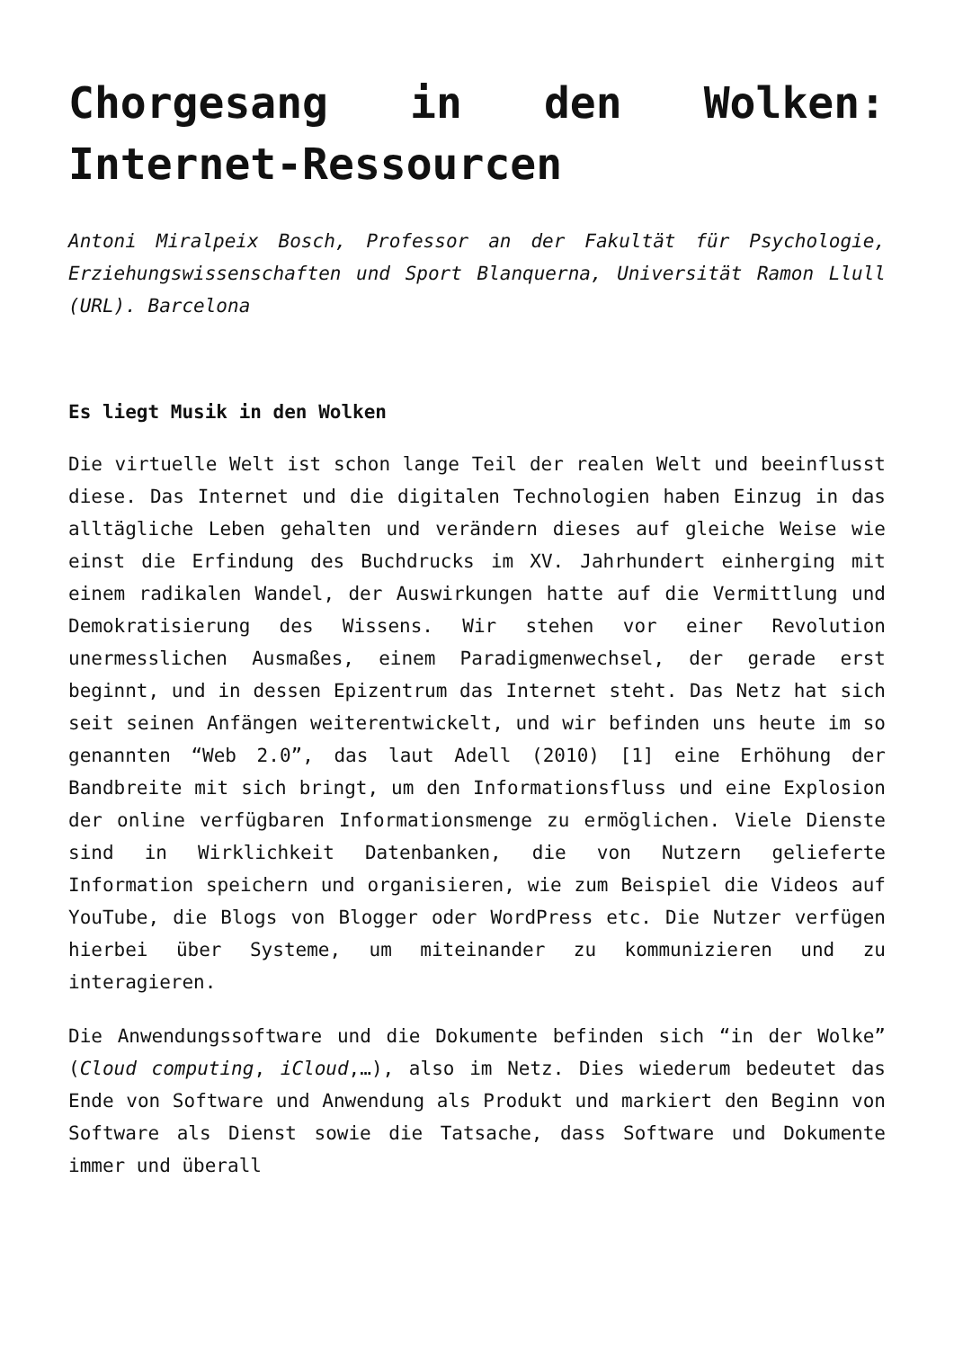Chorgesang in den Wolken: Internet-Ressourcen
Antoni Miralpeix Bosch, Professor an der Fakultät für Psychologie, Erziehungswissenschaften und Sport Blanquerna, Universität Ramon Llull (URL). Barcelona
Es liegt Musik in den Wolken
Die virtuelle Welt ist schon lange Teil der realen Welt und beeinflusst diese. Das Internet und die digitalen Technologien haben Einzug in das alltägliche Leben gehalten und verändern dieses auf gleiche Weise wie einst die Erfindung des Buchdrucks im XV. Jahrhundert einherging mit einem radikalen Wandel, der Auswirkungen hatte auf die Vermittlung und Demokratisierung des Wissens. Wir stehen vor einer Revolution unermesslichen Ausmaßes, einem Paradigmenwechsel, der gerade erst beginnt, und in dessen Epizentrum das Internet steht. Das Netz hat sich seit seinen Anfängen weiterentwickelt, und wir befinden uns heute im so genannten “Web 2.0”, das laut Adell (2010) [1] eine Erhöhung der Bandbreite mit sich bringt, um den Informationsfluss und eine Explosion der online verfügbaren Informationsmenge zu ermöglichen. Viele Dienste sind in Wirklichkeit Datenbanken, die von Nutzern gelieferte Information speichern und organisieren, wie zum Beispiel die Videos auf YouTube, die Blogs von Blogger oder WordPress etc. Die Nutzer verfügen hierbei über Systeme, um miteinander zu kommunizieren und zu interagieren.
Die Anwendungssoftware und die Dokumente befinden sich “in der Wolke” (Cloud computing, iCloud,…), also im Netz. Dies wiederum bedeutet das Ende von Software und Anwendung als Produkt und markiert den Beginn von Software als Dienst sowie die Tatsache, dass Software und Dokumente immer und überall